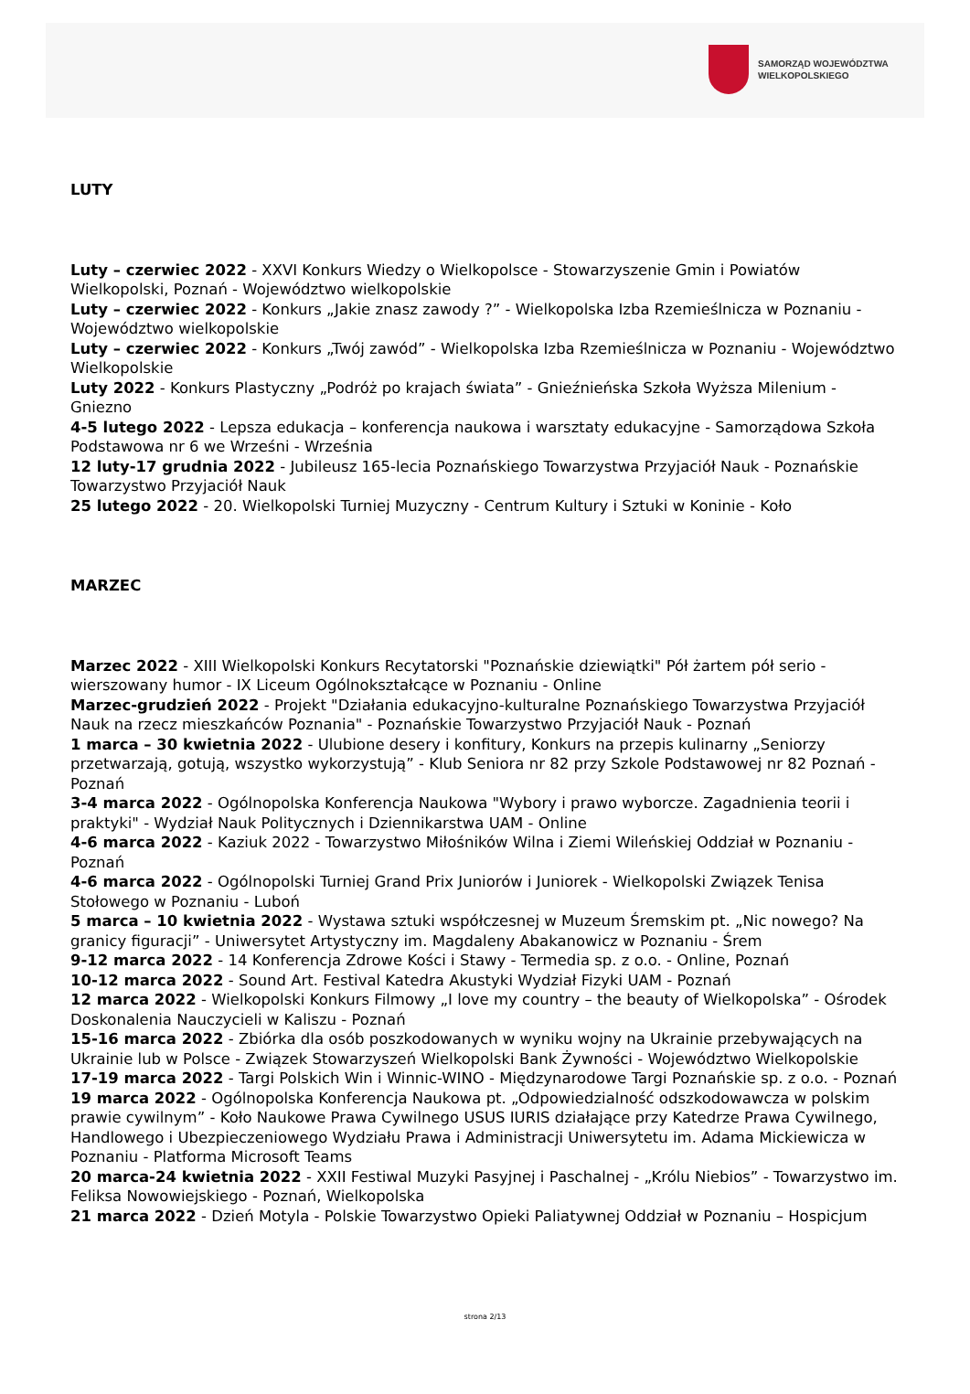SAMORZĄD WOJEWÓDZTWA
WIELKOPOLSKIEGO
LUTY
Luty – czerwiec 2022 - XXVI Konkurs Wiedzy o Wielkopolsce - Stowarzyszenie Gmin i Powiatów Wielkopolski, Poznań - Województwo wielkopolskie
Luty – czerwiec 2022 - Konkurs „Jakie znasz zawody ?” - Wielkopolska Izba Rzemieślnicza w Poznaniu - Województwo wielkopolskie
Luty – czerwiec 2022 - Konkurs „Twój zawód” - Wielkopolska Izba Rzemieślnicza w Poznaniu - Województwo Wielkopolskie
Luty 2022 - Konkurs Plastyczny „Podróż po krajach świata” - Gnieźnieńska Szkoła Wyższa Milenium - Gniezno
4-5 lutego 2022 - Lepsza edukacja – konferencja naukowa i warsztaty edukacyjne - Samorządowa Szkoła Podstawowa nr 6 we Wrześni - Września
12 luty-17 grudnia 2022 - Jubileusz 165-lecia Poznańskiego Towarzystwa Przyjaciół Nauk - Poznańskie Towarzystwo Przyjaciół Nauk
25 lutego 2022 - 20. Wielkopolski Turniej Muzyczny - Centrum Kultury i Sztuki w Koninie - Koło
MARZEC
Marzec 2022 - XIII Wielkopolski Konkurs Recytatorski "Poznańskie dziewiątki" Pół żartem pół serio - wierszowany humor - IX Liceum Ogólnokształcące w Poznaniu - Online
Marzec-grudzień 2022 - Projekt "Działania edukacyjno-kulturalne Poznańskiego Towarzystwa Przyjaciół Nauk na rzecz mieszkańców Poznania" - Poznańskie Towarzystwo Przyjaciół Nauk - Poznań
1 marca – 30 kwietnia 2022 - Ulubione desery i konfitury, Konkurs na przepis kulinarny „Seniorzy przetwarzają, gotują, wszystko wykorzystują” - Klub Seniora nr 82 przy Szkole Podstawowej nr 82 Poznań - Poznań
3-4 marca 2022 - Ogólnopolska Konferencja Naukowa "Wybory i prawo wyborcze. Zagadnienia teorii i praktyki" - Wydział Nauk Politycznych i Dziennikarstwa UAM - Online
4-6 marca 2022 - Kaziuk 2022 - Towarzystwo Miłośników Wilna i Ziemi Wileńskiej Oddział w Poznaniu - Poznań
4-6 marca 2022 - Ogólnopolski Turniej Grand Prix Juniorów i Juniorek - Wielkopolski Związek Tenisa Stołowego w Poznaniu - Luboń
5 marca – 10 kwietnia 2022 - Wystawa sztuki współczesnej w Muzeum Śremskim pt. „Nic nowego? Na granicy figuracji” - Uniwersytet Artystyczny im. Magdaleny Abakanowicz w Poznaniu - Śrem
9-12 marca 2022 - 14 Konferencja Zdrowe Kości i Stawy - Termedia sp. z o.o. - Online, Poznań
10-12 marca 2022 - Sound Art. Festival Katedra Akustyki Wydział Fizyki UAM - Poznań
12 marca 2022 - Wielkopolski Konkurs Filmowy „I love my country – the beauty of Wielkopolska” - Ośrodek Doskonalenia Nauczycieli w Kaliszu - Poznań
15-16 marca 2022 - Zbiórka dla osób poszkodowanych w wyniku wojny na Ukrainie przebywających na Ukrainie lub w Polsce - Związek Stowarzyszeń Wielkopolski Bank Żywności - Województwo Wielkopolskie
17-19 marca 2022 - Targi Polskich Win i Winnic-WINO - Międzynarodowe Targi Poznańskie sp. z o.o. - Poznań
19 marca 2022 - Ogólnopolska Konferencja Naukowa pt. „Odpowiedzialność odszkodowawcza w polskim prawie cywilnym” - Koło Naukowe Prawa Cywilnego USUS IURIS działające przy Katedrze Prawa Cywilnego, Handlowego i Ubezpieczeniowego Wydziału Prawa i Administracji Uniwersytetu im. Adama Mickiewicza w Poznaniu - Platforma Microsoft Teams
20 marca-24 kwietnia 2022 - XXII Festiwal Muzyki Pasyjnej i Paschalnej - „Królu Niebios” - Towarzystwo im. Feliksa Nowowiejskiego - Poznań, Wielkopolska
21 marca 2022 - Dzień Motyla - Polskie Towarzystwo Opieki Paliatywnej Oddział w Poznaniu – Hospicjum
strona 2/13